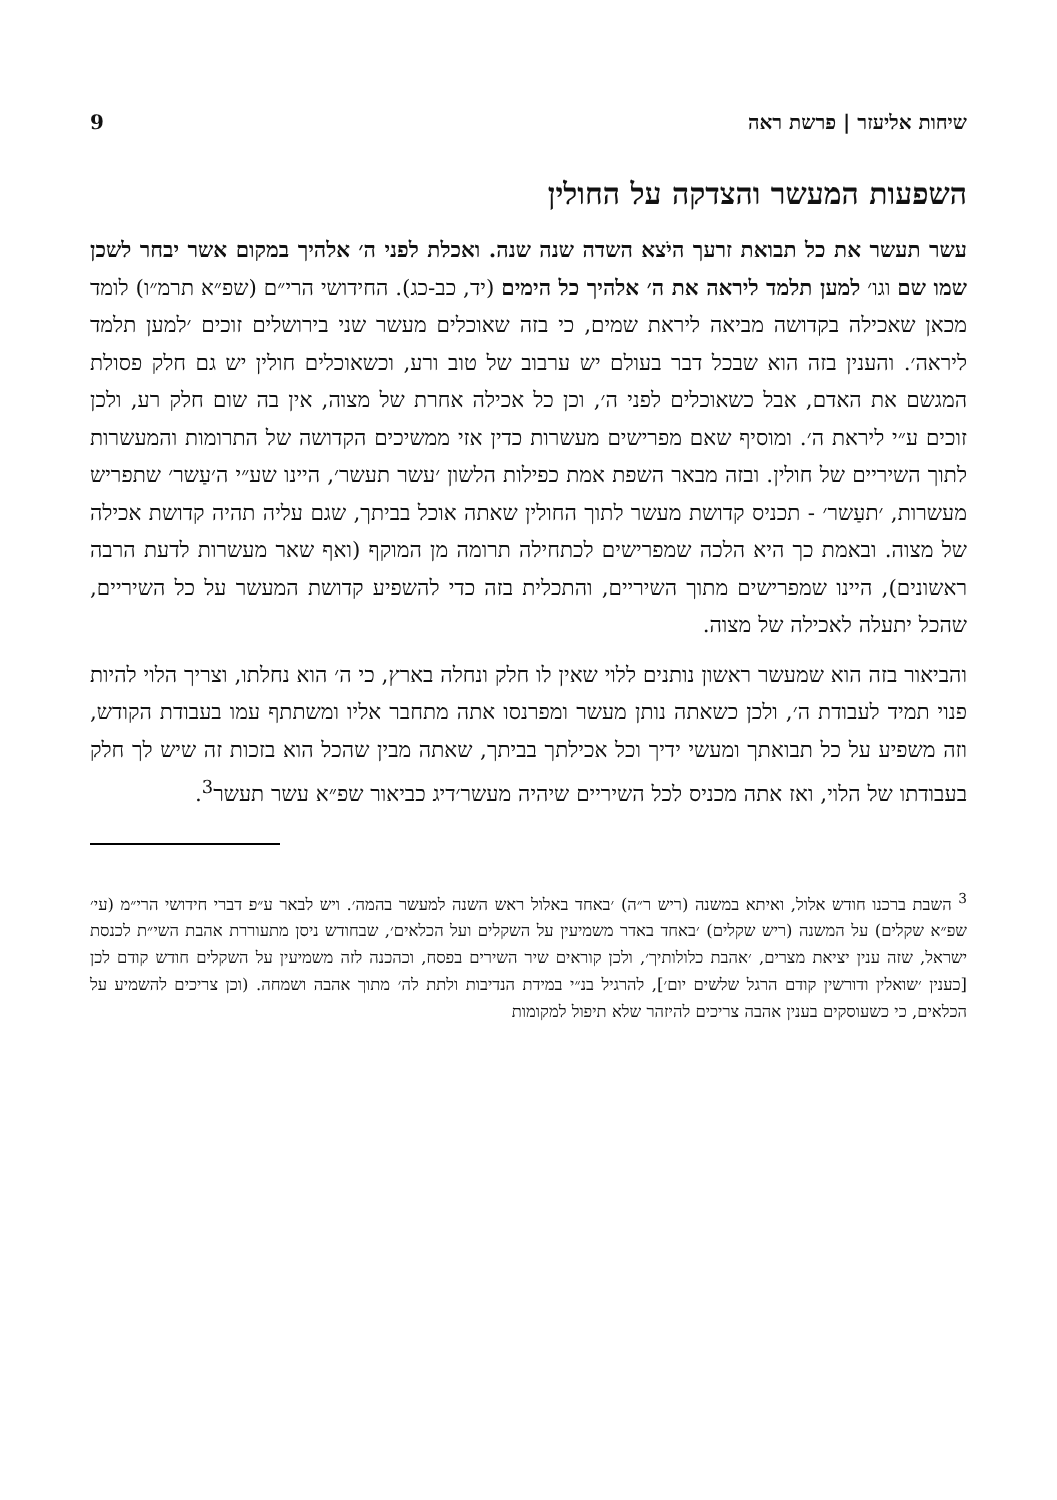שיחות אליעזר | פרשת ראה 9
השפעות המעשר והצדקה על החולין
עשר תעשר את כל תבואת זרעך היֹצא השדה שנה שנה. ואכלת לפני ה׳ אלהיך במקום אשר יבחר לשכן שמו שם וגו׳ למען תלמד ליראה את ה׳ אלהיך כל הימים (יד, כב-כג). החידושי הרי״ם (שפ״א תרמ״ו) לומד מכאן שאכילה בקדושה מביאה ליראת שמים, כי בזה שאוכלים מעשר שני בירושלים זוכים ׳למען תלמד ליראה׳. והענין בזה הוא שבכל דבר בעולם יש ערבוב של טוב ורע, וכשאוכלים חולין יש גם חלק פסולת המגשם את האדם, אבל כשאוכלים לפני ה׳, וכן כל אכילה אחרת של מצוה, אין בה שום חלק רע, ולכן זוכים ע״י ליראת ה׳. ומוסיף שאם מפרישים מעשרות כדין אזי ממשיכים הקדושה של התרומות והמעשרות לתוך השיריים של חולין. ובזה מבאר השפת אמת כפילות הלשון ׳עשר תעשר׳, היינו שע״י ה׳עַשר׳ שתפריש מעשרות, ׳תעַשר׳ - תכניס קדושת מעשר לתוך החולין שאתה אוכל בביתך, שגם עליה תהיה קדושת אכילה של מצוה. ובאמת כך היא הלכה שמפרישים לכתחילה תרומה מן המוקף (ואף שאר מעשרות לדעת הרבה ראשונים), היינו שמפרישים מתוך השיריים, והתכלית בזה כדי להשפיע קדושת המעשר על כל השיריים, שהכל יתעלה לאכילה של מצוה.
והביאור בזה הוא שמעשר ראשון נותנים ללוי שאין לו חלק ונחלה בארץ, כי ה׳ הוא נחלתו, וצריך הלוי להיות פנוי תמיד לעבודת ה׳, ולכן כשאתה נותן מעשר ומפרנסו אתה מתחבר אליו ומשתתף עמו בעבודת הקודש, וזה משפיע על כל תבואתך ומעשי ידיך וכל אכילתך בביתך, שאתה מבין שהכל הוא בזכות זה שיש לך חלק בעבודתו של הלוי, ואז אתה מכניס לכל השיריים שיהיה מעשר׳דיג כביאור שפ״א עשר תעשר<sup>3</sup>.
<sup>3</sup> השבת ברכנו חודש אלול, ואיתא במשנה (ריש ר״ה) ׳באחד באלול ראש השנה למעשר בהמה׳. ויש לבאר ע״פ דברי חידושי הרי״מ (עי׳ שפ״א שקלים) על המשנה (ריש שקלים) ׳באחד באדר משמיעין על השקלים ועל הכלאים׳, שבחודש ניסן מתעוררת אהבת השי״ת לכנסת ישראל, שזה ענין יציאת מצרים, ׳אהבת כלולותיך׳, ולכן קוראים שיר השירים בפסח, וכהכנה לזה משמיעין על השקלים חודש קודם לכן [כענין ׳שואלין ודורשין קודם הרגל שלשים יום׳], להרגיל בנ״י במידת הנדיבות ולתת לה׳ מתוך אהבה ושמחה. (וכן צריכים להשמיע על הכלאים, כי כשעוסקים בענין אהבה צריכים להיזהר שלא תיפול למקומות